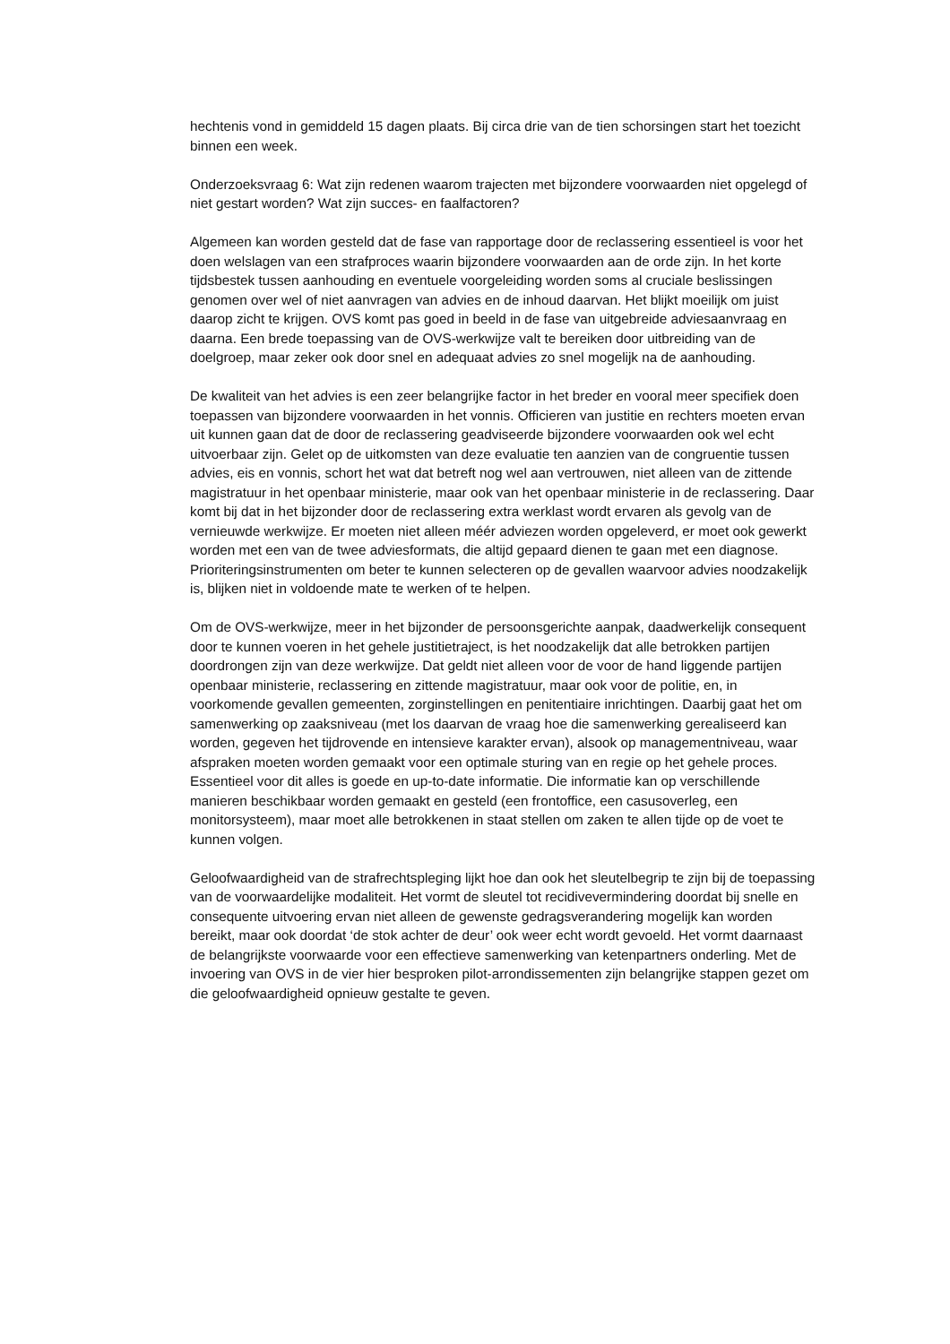hechtenis vond in gemiddeld 15 dagen plaats. Bij circa drie van de tien schorsingen start het toezicht binnen een week.
Onderzoeksvraag 6: Wat zijn redenen waarom trajecten met bijzondere voorwaarden niet opgelegd of niet gestart worden? Wat zijn succes- en faalfactoren?
Algemeen kan worden gesteld dat de fase van rapportage door de reclassering essentieel is voor het doen welslagen van een strafproces waarin bijzondere voorwaarden aan de orde zijn. In het korte tijdsbestek tussen aanhouding en eventuele voorgeleiding worden soms al cruciale beslissingen genomen over wel of niet aanvragen van advies en de inhoud daarvan. Het blijkt moeilijk om juist daarop zicht te krijgen. OVS komt pas goed in beeld in de fase van uitgebreide adviesaanvraag en daarna. Een brede toepassing van de OVS-werkwijze valt te bereiken door uitbreiding van de doelgroep, maar zeker ook door snel en adequaat advies zo snel mogelijk na de aanhouding.
De kwaliteit van het advies is een zeer belangrijke factor in het breder en vooral meer specifiek doen toepassen van bijzondere voorwaarden in het vonnis. Officieren van justitie en rechters moeten ervan uit kunnen gaan dat de door de reclassering geadviseerde bijzondere voorwaarden ook wel echt uitvoerbaar zijn. Gelet op de uitkomsten van deze evaluatie ten aanzien van de congruentie tussen advies, eis en vonnis, schort het wat dat betreft nog wel aan vertrouwen, niet alleen van de zittende magistratuur in het openbaar ministerie, maar ook van het openbaar ministerie in de reclassering. Daar komt bij dat in het bijzonder door de reclassering extra werklast wordt ervaren als gevolg van de vernieuwde werkwijze. Er moeten niet alleen méér adviezen worden opgeleverd, er moet ook gewerkt worden met een van de twee adviesformats, die altijd gepaard dienen te gaan met een diagnose. Prioriteringsinstrumenten om beter te kunnen selecteren op de gevallen waarvoor advies noodzakelijk is, blijken niet in voldoende mate te werken of te helpen.
Om de OVS-werkwijze, meer in het bijzonder de persoonsgerichte aanpak, daadwerkelijk consequent door te kunnen voeren in het gehele justitietraject, is het noodzakelijk dat alle betrokken partijen doordrongen zijn van deze werkwijze. Dat geldt niet alleen voor de voor de hand liggende partijen openbaar ministerie, reclassering en zittende magistratuur, maar ook voor de politie, en, in voorkomende gevallen gemeenten, zorginstellingen en penitentiaire inrichtingen. Daarbij gaat het om samenwerking op zaaksniveau (met los daarvan de vraag hoe die samenwerking gerealiseerd kan worden, gegeven het tijdrovende en intensieve karakter ervan), alsook op managementniveau, waar afspraken moeten worden gemaakt voor een optimale sturing van en regie op het gehele proces. Essentieel voor dit alles is goede en up-to-date informatie. Die informatie kan op verschillende manieren beschikbaar worden gemaakt en gesteld (een frontoffice, een casusoverleg, een monitorsysteem), maar moet alle betrokkenen in staat stellen om zaken te allen tijde op de voet te kunnen volgen.
Geloofwaardigheid van de strafrechtspleging lijkt hoe dan ook het sleutelbegrip te zijn bij de toepassing van de voorwaardelijke modaliteit. Het vormt de sleutel tot recidivevermindering doordat bij snelle en consequente uitvoering ervan niet alleen de gewenste gedragsverandering mogelijk kan worden bereikt, maar ook doordat ‘de stok achter de deur’ ook weer echt wordt gevoeld. Het vormt daarnaast de belangrijkste voorwaarde voor een effectieve samenwerking van ketenpartners onderling. Met de invoering van OVS in de vier hier besproken pilot-arrondissementen zijn belangrijke stappen gezet om die geloofwaardigheid opnieuw gestalte te geven.